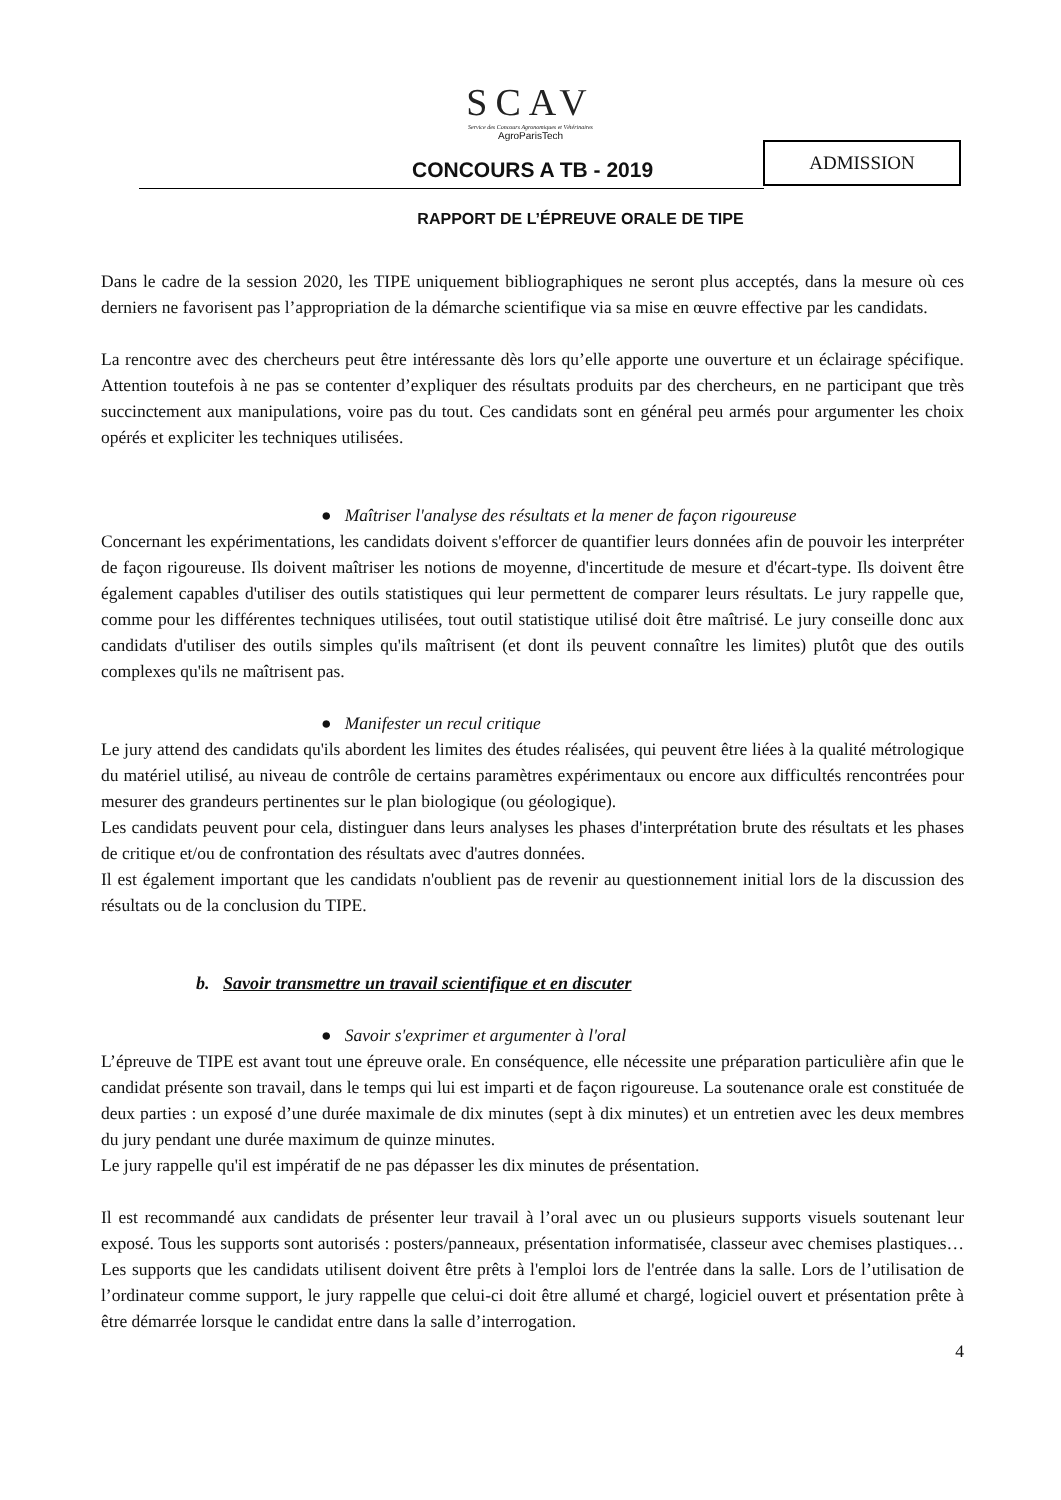SCAV
Service des Concours Agronomiques et Vétérinaires
AgroParisTech
CONCOURS A TB - 2019
ADMISSION
RAPPORT DE L’ÉPREUVE ORALE DE TIPE
Dans le cadre de la session 2020, les TIPE uniquement bibliographiques ne seront plus acceptés, dans la mesure où ces derniers ne favorisent pas l’appropriation de la démarche scientifique via sa mise en œuvre effective par les candidats.
La rencontre avec des chercheurs peut être intéressante dès lors qu’elle apporte une ouverture et un éclairage spécifique. Attention toutefois à ne pas se contenter d’expliquer des résultats produits par des chercheurs, en ne participant que très succinctement aux manipulations, voire pas du tout. Ces candidats sont en général peu armés pour argumenter les choix opérés et expliciter les techniques utilisées.
● Maîtriser l'analyse des résultats et la mener de façon rigoureuse
Concernant les expérimentations, les candidats doivent s'efforcer de quantifier leurs données afin de pouvoir les interpréter de façon rigoureuse. Ils doivent maîtriser les notions de moyenne, d'incertitude de mesure et d'écart-type. Ils doivent être également capables d'utiliser des outils statistiques qui leur permettent de comparer leurs résultats. Le jury rappelle que, comme pour les différentes techniques utilisées, tout outil statistique utilisé doit être maîtrisé. Le jury conseille donc aux candidats d'utiliser des outils simples qu'ils maîtrisent (et dont ils peuvent connaître les limites) plutôt que des outils complexes qu'ils ne maîtrisent pas.
● Manifester un recul critique
Le jury attend des candidats qu'ils abordent les limites des études réalisées, qui peuvent être liées à la qualité métrologique du matériel utilisé, au niveau de contrôle de certains paramètres expérimentaux ou encore aux difficultés rencontrées pour mesurer des grandeurs pertinentes sur le plan biologique (ou géologique).
Les candidats peuvent pour cela, distinguer dans leurs analyses les phases d'interprétation brute des résultats et les phases de critique et/ou de confrontation des résultats avec d'autres données.
Il est également important que les candidats n'oublient pas de revenir au questionnement initial lors de la discussion des résultats ou de la conclusion du TIPE.
b. Savoir transmettre un travail scientifique et en discuter
● Savoir s'exprimer et argumenter à l'oral
L’épreuve de TIPE est avant tout une épreuve orale. En conséquence, elle nécessite une préparation particulière afin que le candidat présente son travail, dans le temps qui lui est imparti et de façon rigoureuse. La soutenance orale est constituée de deux parties : un exposé d’une durée maximale de dix minutes (sept à dix minutes) et un entretien avec les deux membres du jury pendant une durée maximum de quinze minutes.
Le jury rappelle qu'il est impératif de ne pas dépasser les dix minutes de présentation.
Il est recommandé aux candidats de présenter leur travail à l’oral avec un ou plusieurs supports visuels soutenant leur exposé. Tous les supports sont autorisés : posters/panneaux, présentation informatisée, classeur avec chemises plastiques… Les supports que les candidats utilisent doivent être prêts à l'emploi lors de l'entrée dans la salle. Lors de l’utilisation de l’ordinateur comme support, le jury rappelle que celui-ci doit être allumé et chargé, logiciel ouvert et présentation prête à être démarrée lorsque le candidat entre dans la salle d’interrogation.
4